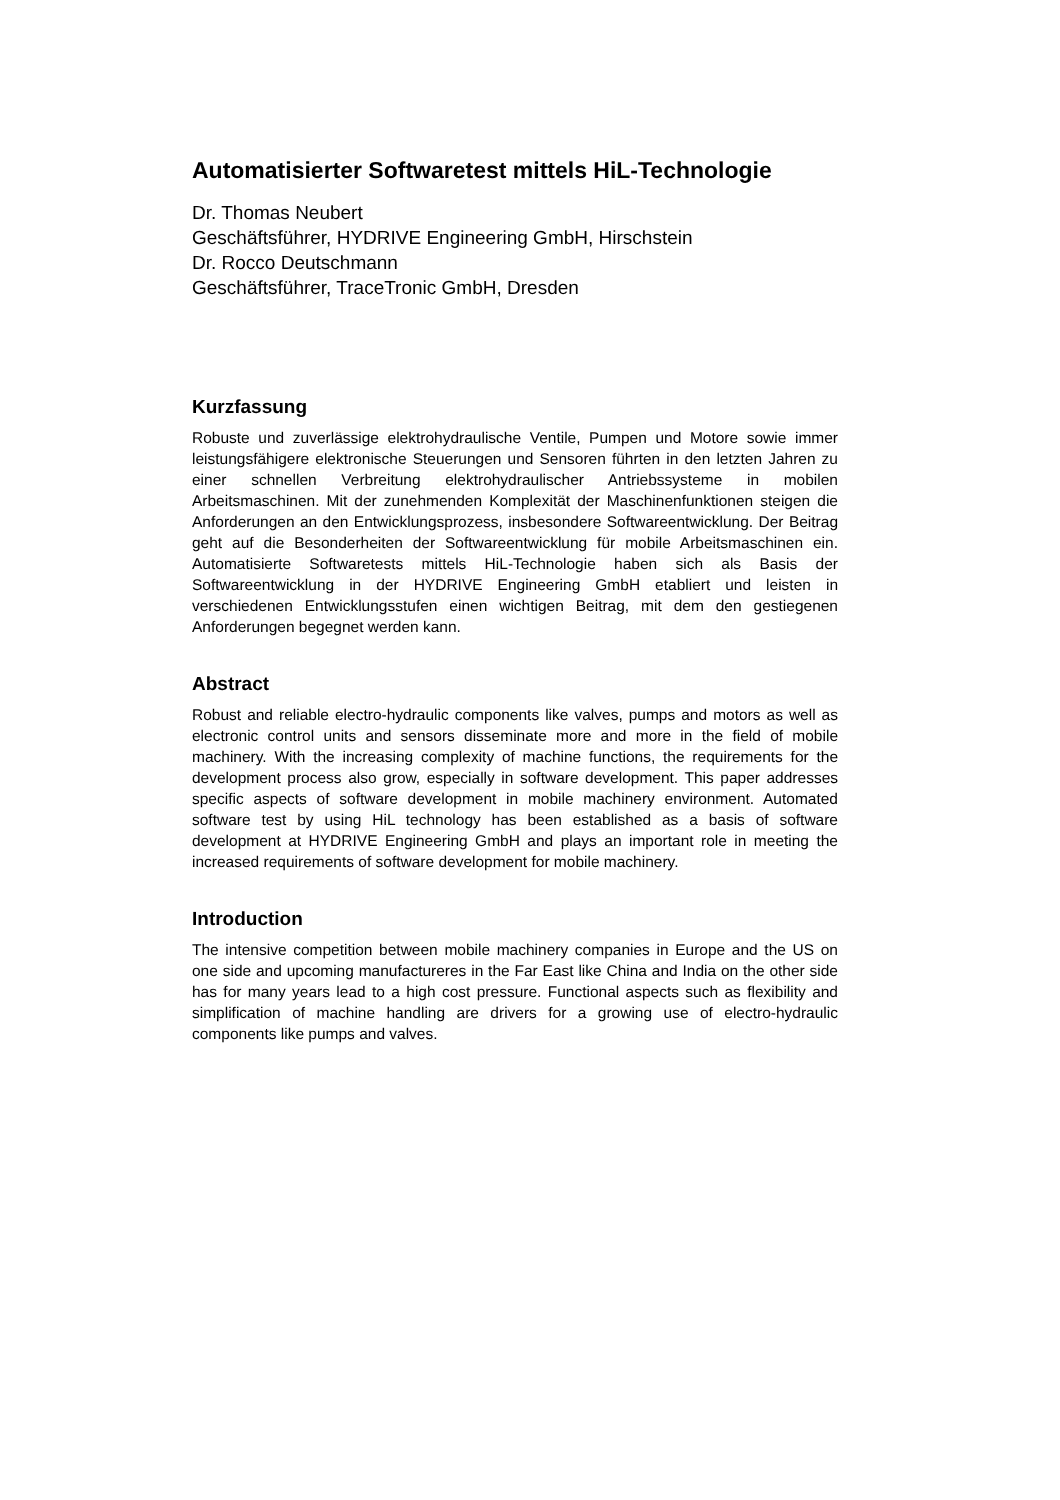Automatisierter Softwaretest mittels HiL-Technologie
Dr. Thomas Neubert
Geschäftsführer, HYDRIVE Engineering GmbH, Hirschstein
Dr. Rocco Deutschmann
Geschäftsführer, TraceTronic GmbH, Dresden
Kurzfassung
Robuste und zuverlässige elektrohydraulische Ventile, Pumpen und Motore sowie immer leistungsfähigere elektronische Steuerungen und Sensoren führten in den letzten Jahren zu einer schnellen Verbreitung elektrohydraulischer Antriebssysteme in mobilen Arbeitsmaschinen. Mit der zunehmenden Komplexität der Maschinenfunktionen steigen die Anforderungen an den Entwicklungsprozess, insbesondere Softwareentwicklung. Der Beitrag geht auf die Besonderheiten der Softwareentwicklung für mobile Arbeitsmaschinen ein. Automatisierte Softwaretests mittels HiL-Technologie haben sich als Basis der Softwareentwicklung in der HYDRIVE Engineering GmbH etabliert und leisten in verschiedenen Entwicklungsstufen einen wichtigen Beitrag, mit dem den gestiegenen Anforderungen begegnet werden kann.
Abstract
Robust and reliable electro-hydraulic components like valves, pumps and motors as well as electronic control units and sensors disseminate more and more in the field of mobile machinery. With the increasing complexity of machine functions, the requirements for the development process also grow, especially in software development. This paper addresses specific aspects of software development in mobile machinery environment. Automated software test by using HiL technology has been established as a basis of software development at HYDRIVE Engineering GmbH and plays an important role in meeting the increased requirements of software development for mobile machinery.
Introduction
The intensive competition between mobile machinery companies in Europe and the US on one side and upcoming manufactureres in the Far East like China and India on the other side has for many years lead to a high cost pressure. Functional aspects such as flexibility and simplification of machine handling are drivers for a growing use of electro-hydraulic components like pumps and valves.